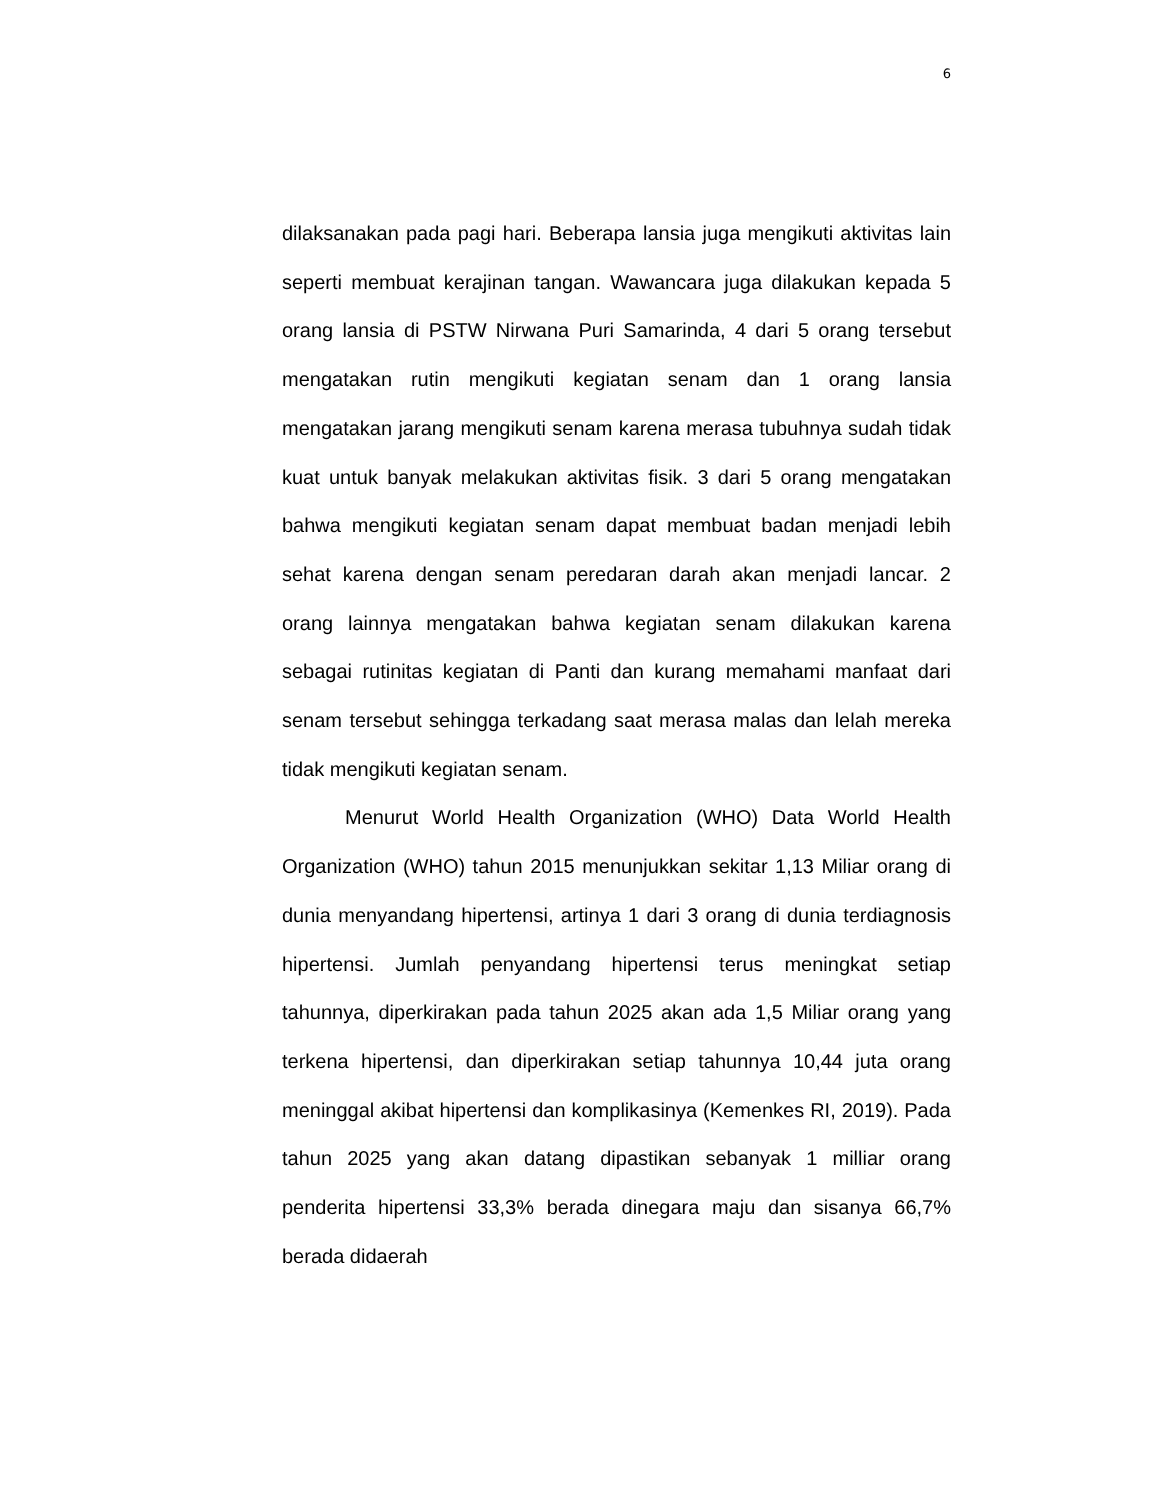6
dilaksanakan pada pagi hari. Beberapa lansia juga mengikuti aktivitas lain seperti membuat kerajinan tangan. Wawancara juga dilakukan kepada 5 orang lansia di PSTW Nirwana Puri Samarinda, 4 dari 5 orang tersebut mengatakan rutin mengikuti kegiatan senam dan 1 orang lansia mengatakan jarang mengikuti senam karena merasa tubuhnya sudah tidak kuat untuk banyak melakukan aktivitas fisik. 3 dari 5 orang mengatakan bahwa mengikuti kegiatan senam dapat membuat badan menjadi lebih sehat karena dengan senam peredaran darah akan menjadi lancar. 2 orang lainnya mengatakan bahwa kegiatan senam dilakukan karena sebagai rutinitas kegiatan di Panti dan kurang memahami manfaat dari senam tersebut sehingga terkadang saat merasa malas dan lelah mereka tidak mengikuti kegiatan senam.
Menurut World Health Organization (WHO) Data World Health Organization (WHO) tahun 2015 menunjukkan sekitar 1,13 Miliar orang di dunia menyandang hipertensi, artinya 1 dari 3 orang di dunia terdiagnosis hipertensi. Jumlah penyandang hipertensi terus meningkat setiap tahunnya, diperkirakan pada tahun 2025 akan ada 1,5 Miliar orang yang terkena hipertensi, dan diperkirakan setiap tahunnya 10,44 juta orang meninggal akibat hipertensi dan komplikasinya (Kemenkes RI, 2019). Pada tahun 2025 yang akan datang dipastikan sebanyak 1 milliar orang penderita hipertensi 33,3% berada dinegara maju dan sisanya 66,7% berada didaerah